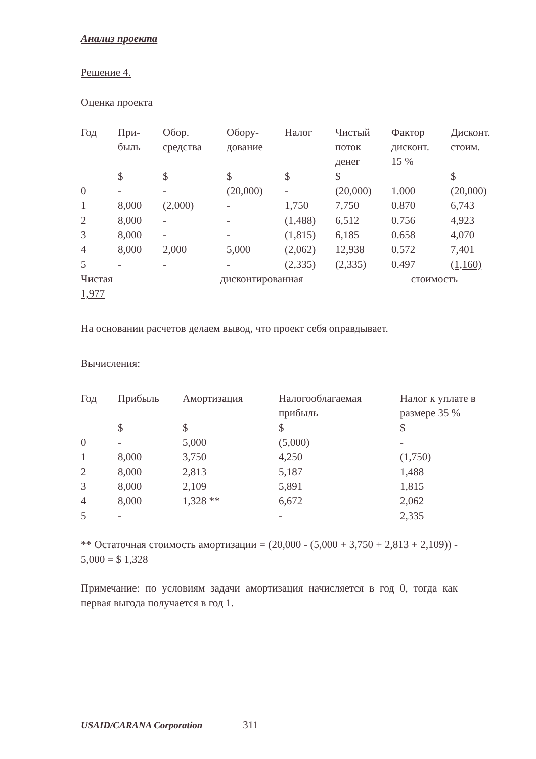Анализ проекта
Решение 4.
Оценка проекта
| Год | При- быль | Обор. средства | Обору- дование | Налог | Чистый поток денег | Фактор дисконт. 15 % | Дисконт. стоим. |
| --- | --- | --- | --- | --- | --- | --- | --- |
| | $ | $ | $ | $ | $ | | $ |
| 0 | - | - | (20,000) | - | (20,000) | 1.000 | (20,000) |
| 1 | 8,000 | (2,000) | - | 1,750 | 7,750 | 0.870 | 6,743 |
| 2 | 8,000 | - | - | (1,488) | 6,512 | 0.756 | 4,923 |
| 3 | 8,000 | - | - | (1,815) | 6,185 | 0.658 | 4,070 |
| 4 | 8,000 | 2,000 | 5,000 | (2,062) | 12,938 | 0.572 | 7,401 |
| 5 | - | - | - | (2,335) | (2,335) | 0.497 | (1,160) |
Чистая дисконтированная стоимость
1,977
На основании расчетов делаем вывод, что проект себя оправдывает.
Вычисления:
| Год | Прибыль | Амортизация | Налогооблагаемая прибыль | Налог к уплате в размере 35 % |
| --- | --- | --- | --- | --- |
| | $ | $ | $ | $ |
| 0 | - | 5,000 | (5,000) | - |
| 1 | 8,000 | 3,750 | 4,250 | (1,750) |
| 2 | 8,000 | 2,813 | 5,187 | 1,488 |
| 3 | 8,000 | 2,109 | 5,891 | 1,815 |
| 4 | 8,000 | 1,328 ** | 6,672 | 2,062 |
| 5 | - | | - | 2,335 |
** Остаточная стоимость амортизации = (20,000 - (5,000 + 3,750 + 2,813 + 2,109)) - 5,000 = $ 1,328
Примечание: по условиям задачи амортизация начисляется в год 0, тогда как первая выгода получается в год 1.
USAID/CARANA Corporation 311